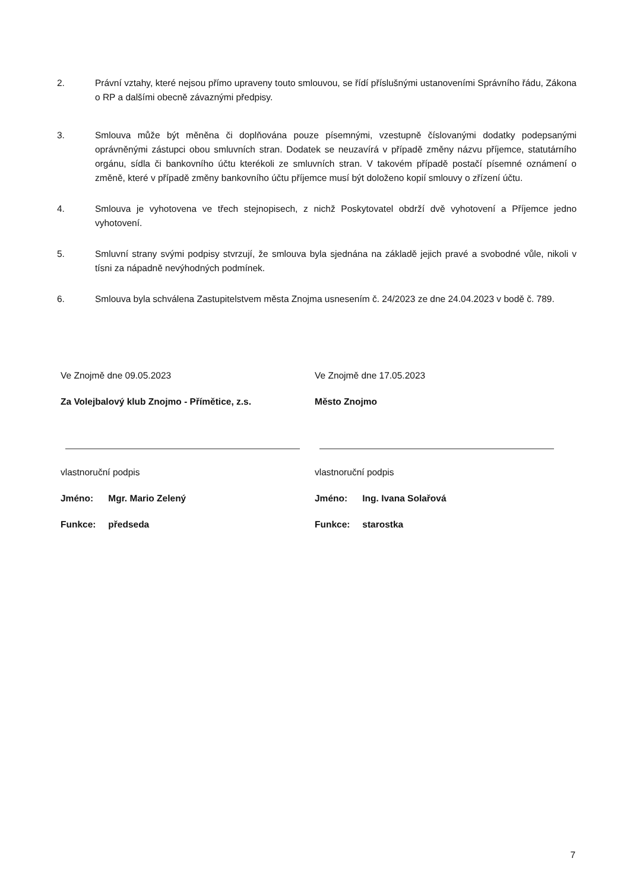2. Právní vztahy, které nejsou přímo upraveny touto smlouvou, se řídí příslušnými ustanoveními Správního řádu, Zákona o RP a dalšími obecně závaznými předpisy.
3. Smlouva může být měněna či doplňována pouze písemnými, vzestupně číslovanými dodatky podepsanými oprávněnými zástupci obou smluvních stran. Dodatek se neuzavírá v případě změny názvu příjemce, statutárního orgánu, sídla či bankovního účtu kterékoli ze smluvních stran. V takovém případě postačí písemné oznámení o změně, které v případě změny bankovního účtu příjemce musí být doloženo kopií smlouvy o zřízení účtu.
4. Smlouva je vyhotovena ve třech stejnopisech, z nichž Poskytovatel obdrží dvě vyhotovení a Příjemce jedno vyhotovení.
5. Smluvní strany svými podpisy stvrzují, že smlouva byla sjednána na základě jejich pravé a svobodné vůle, nikoli v tísni za nápadně nevýhodných podmínek.
6. Smlouva byla schválena Zastupitelstvem města Znojma usnesením č. 24/2023 ze dne 24.04.2023 v bodě č. 789.
Ve Znojmě dne 09.05.2023
Za Volejbalový klub Znojmo - Přímětice, z.s.
vlastnoruční podpis
Jméno: Mgr. Mario Zelený
Funkce: předseda
Ve Znojmě dne 17.05.2023
Město Znojmo
vlastnoruční podpis
Jméno: Ing. Ivana Solařová
Funkce: starostka
7